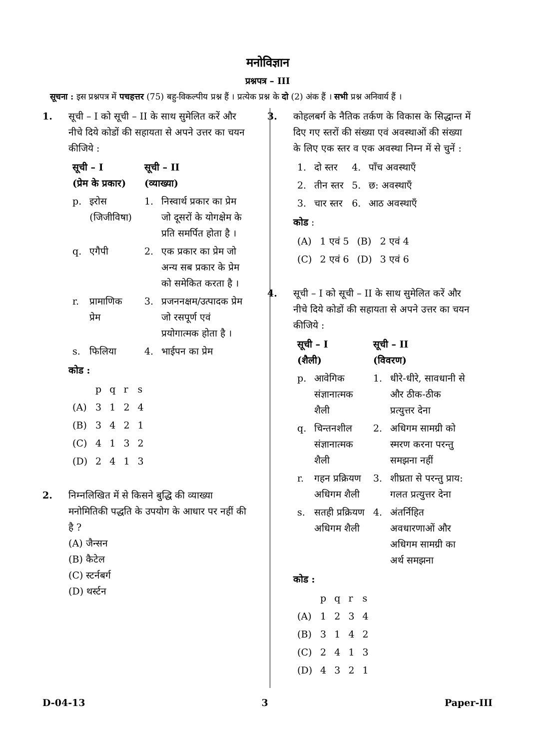मनोविज्ञान
प्रश्नपत्र – III
सूचना : इस प्रश्नपत्र में पचहत्तर (75) बहु-विकल्पीय प्रश्न हैं । प्रत्येक प्रश्न के दो (2) अंक हैं । सभी प्रश्न अनिवार्य हैं ।
1. सूची – I को सूची – II के साथ सुमेलित करें और नीचे दिये कोडों की सहायता से अपने उत्तर का चयन कीजिये :
| सूची – I (प्रेम के प्रकार) | | सूची – II (व्याख्या) | |
| --- | --- | --- | --- |
| p. | इरोस (जिजीविषा) | 1. | निस्वार्थ प्रकार का प्रेम जो दूसरों के योगक्षेम के प्रति समर्पित होता है । |
| q. | एगैपी | 2. | एक प्रकार का प्रेम जो अन्य सब प्रकार के प्रेम को समेकित करता है । |
| r. | प्रामाणिक प्रेम | 3. | प्रजननक्षम/उत्पादक प्रेम जो रसपूर्ण एवं प्रयोगात्मक होता है । |
| s. | फिलिया | 4. | भाईपन का प्रेम |
कोड :
| | p | q | r | s |
| (A) | 3 | 1 | 2 | 4 |
| (B) | 3 | 4 | 2 | 1 |
| (C) | 4 | 1 | 3 | 2 |
| (D) | 2 | 4 | 1 | 3 |
2. निम्नलिखित में से किसने बुद्धि की व्याख्या मनोमितिकी पद्धति के उपयोग के आधार पर नहीं की है ?
(A) जैन्सन
(B) कैटेल
(C) स्टर्नबर्ग
(D) थर्स्टन
3. कोहलबर्ग के नैतिक तर्कण के विकास के सिद्धान्त में दिए गए स्तरों की संख्या एवं अवस्थाओं की संख्या के लिए एक स्तर व एक अवस्था निम्न में से चुनें :
| 1. | दो स्तर | 4. | पाँच अवस्थाएँ |
| 2. | तीन स्तर | 5. | छ: अवस्थाएँ |
| 3. | चार स्तर | 6. | आठ अवस्थाएँ |
कोड :
| (A) | 1 एवं 5 | (B) | 2 एवं 4 |
| (C) | 2 एवं 6 | (D) | 3 एवं 6 |
4. सूची – I को सूची – II के साथ सुमेलित करें और नीचे दिये कोडों की सहायता से अपने उत्तर का चयन कीजिये :
| सूची – I (शैली) | | सूची – II (विवरण) | |
| --- | --- | --- | --- |
| p. | आवेगिक संज्ञानात्मक शैली | 1. | धीरे-धीरे, सावधानी से और ठीक-ठीक प्रत्युत्तर देना |
| q. | चिन्तनशील संज्ञानात्मक शैली | 2. | अधिगम सामग्री को स्मरण करना परन्तु समझना नहीं |
| r. | गहन प्रक्रियण अधिगम शैली | 3. | शीघ्रता से परन्तु प्राय: गलत प्रत्युत्तर देना |
| s. | सतही प्रक्रियण अधिगम शैली | 4. | अंतर्निहित अवधारणाओं और अधिगम सामग्री का अर्थ समझना |
कोड :
| | p | q | r | s |
| (A) | 1 | 2 | 3 | 4 |
| (B) | 3 | 1 | 4 | 2 |
| (C) | 2 | 4 | 1 | 3 |
| (D) | 4 | 3 | 2 | 1 |
D-04-13 3 Paper-III